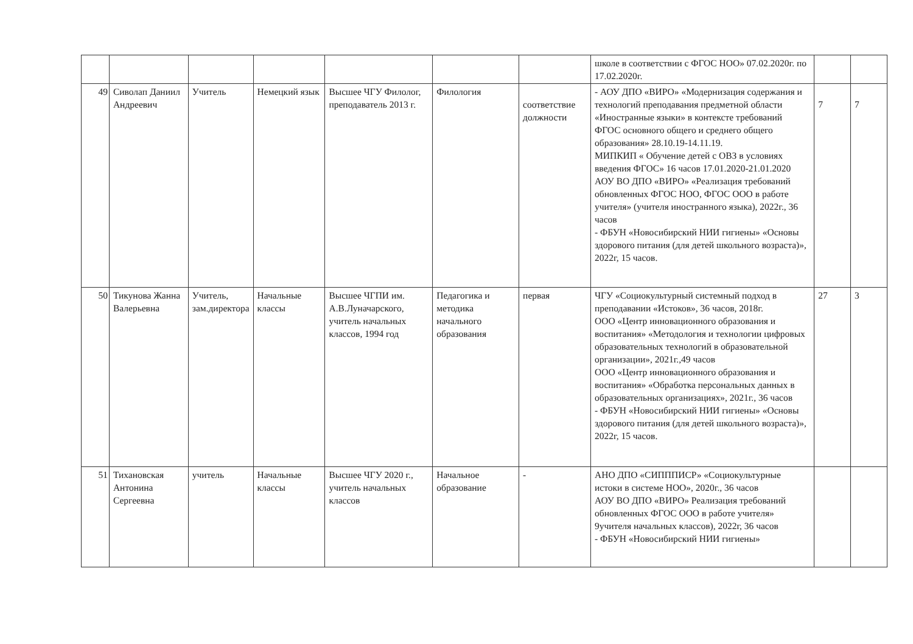| | | | | | | | школе в соответствии с ФГОС НОО» 07.02.2020г. по 17.02.2020г. | | |
| 49 | Сиволап Даниил Андреевич | Учитель | Немецкий язык | Высшее ЧГУ Филолог, преподаватель 2013 г. | Филология | соответствие должности | - АОУ ДПО «ВИРО» «Модернизация содержания и технологий преподавания предметной области «Иностранные языки» в контексте требований ФГОС основного общего и среднего общего образования» 28.10.19-14.11.19. МИПКИП « Обучение детей с ОВЗ в условиях введения ФГОС» 16 часов 17.01.2020-21.01.2020 АОУ ВО ДПО «ВИРО» «Реализация требований обновленных ФГОС НОО, ФГОС ООО в работе учителя» (учителя иностранного языка), 2022г., 36 часов - ФБУН «Новосибирский НИИ гигиены» «Основы здорового питания (для детей школьного возраста)», 2022г, 15 часов. | 7 | 7 |
| 50 | Тикунова Жанна Валерьевна | Учитель, зам.директора | Начальные классы | Высшее ЧГПИ им. А.В.Луначарского, учитель начальных классов, 1994 год | Педагогика и методика начального образования | первая | ЧГУ «Социокультурный системный подход в преподавании «Истоков», 36 часов, 2018г. ООО «Центр инновационного образования и воспитания» «Методология и технологии цифровых образовательных технологий в образовательной организации», 2021г.,49 часов ООО «Центр инновационного образования и воспитания» «Обработка персональных данных в образовательных организациях», 2021г., 36 часов - ФБУН «Новосибирский НИИ гигиены» «Основы здорового питания (для детей школьного возраста)», 2022г, 15 часов. | 27 | 3 |
| 51 | Тихановская Антонина Сергеевна | учитель | Начальные классы | Высшее ЧГУ 2020 г., учитель начальных классов | Начальное образование | - | АНО ДПО «СИПППИСР» «Социокультурные истоки в системе НОО», 2020г., 36 часов АОУ ВО ДПО «ВИРО» Реализация требований обновленных ФГОС ООО в работе учителя» 9учителя начальных классов), 2022г, 36 часов - ФБУН «Новосибирский НИИ гигиены» | | |